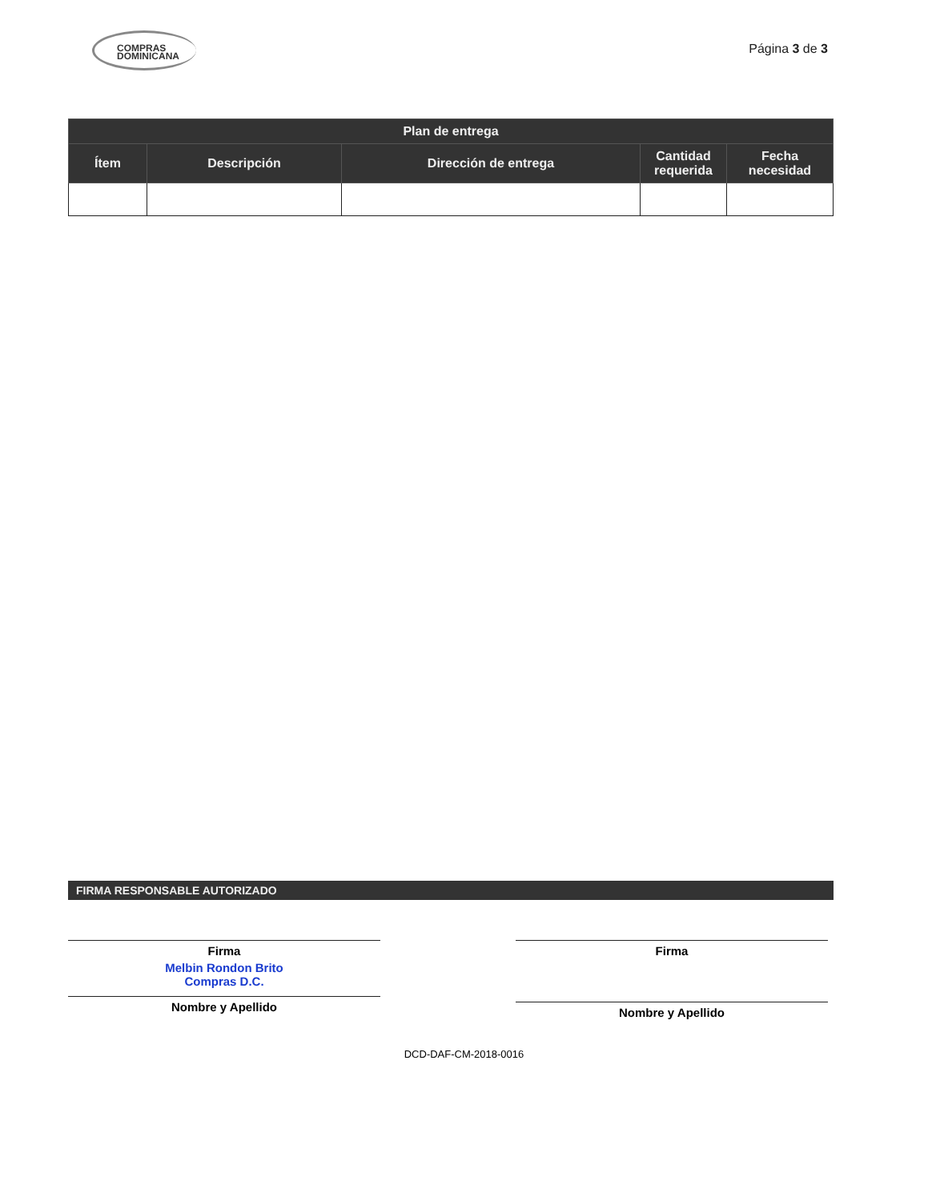COMPRAS
DOMINICANA
Página 3 de 3
| Plan de entrega | | | | |
| --- | --- | --- | --- | --- |
| Ítem | Descripción | Dirección de entrega | Cantidad requerida | Fecha necesidad |
FIRMA RESPONSABLE AUTORIZADO
Firma
Melbin Rondon Brito
Compras D.C.
Nombre y Apellido
Firma
Nombre y Apellido
DCD-DAF-CM-2018-0016